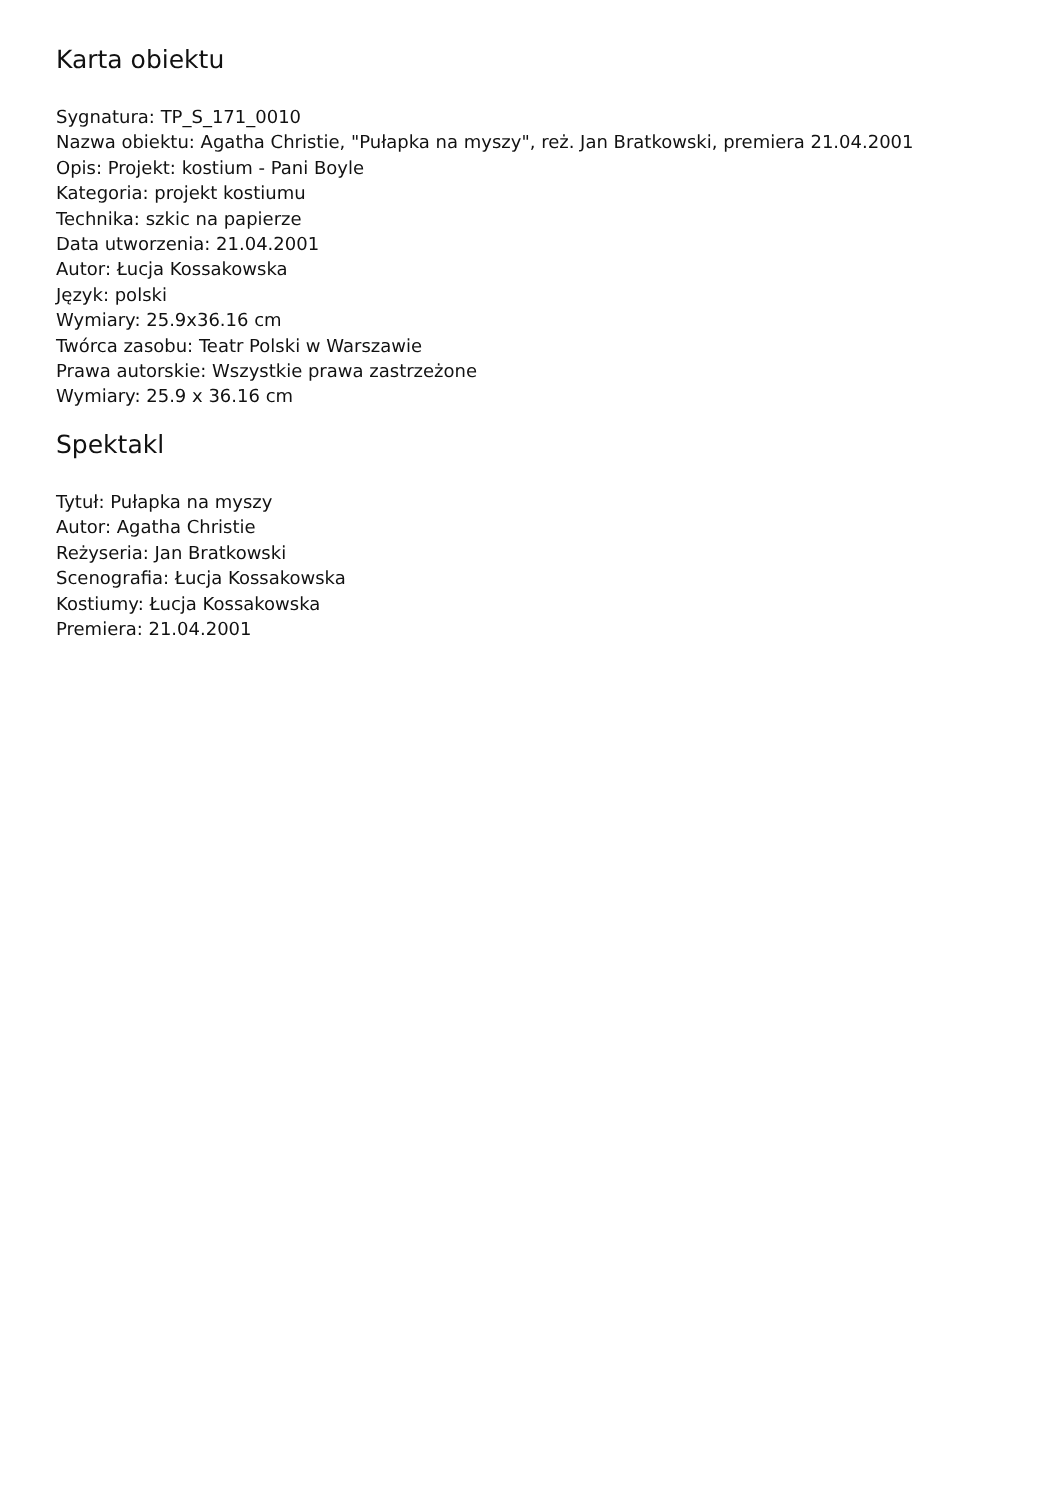Karta obiektu
Sygnatura: TP_S_171_0010
Nazwa obiektu: Agatha Christie, "Pułapka na myszy", reż. Jan Bratkowski, premiera 21.04.2001
Opis: Projekt: kostium - Pani Boyle
Kategoria: projekt kostiumu
Technika: szkic na papierze
Data utworzenia: 21.04.2001
Autor: Łucja Kossakowska
Język: polski
Wymiary: 25.9x36.16 cm
Twórca zasobu: Teatr Polski w Warszawie
Prawa autorskie: Wszystkie prawa zastrzeżone
Wymiary: 25.9 x 36.16 cm
Spektakl
Tytuł: Pułapka na myszy
Autor: Agatha Christie
Reżyseria: Jan Bratkowski
Scenografia: Łucja Kossakowska
Kostiumy: Łucja Kossakowska
Premiera: 21.04.2001